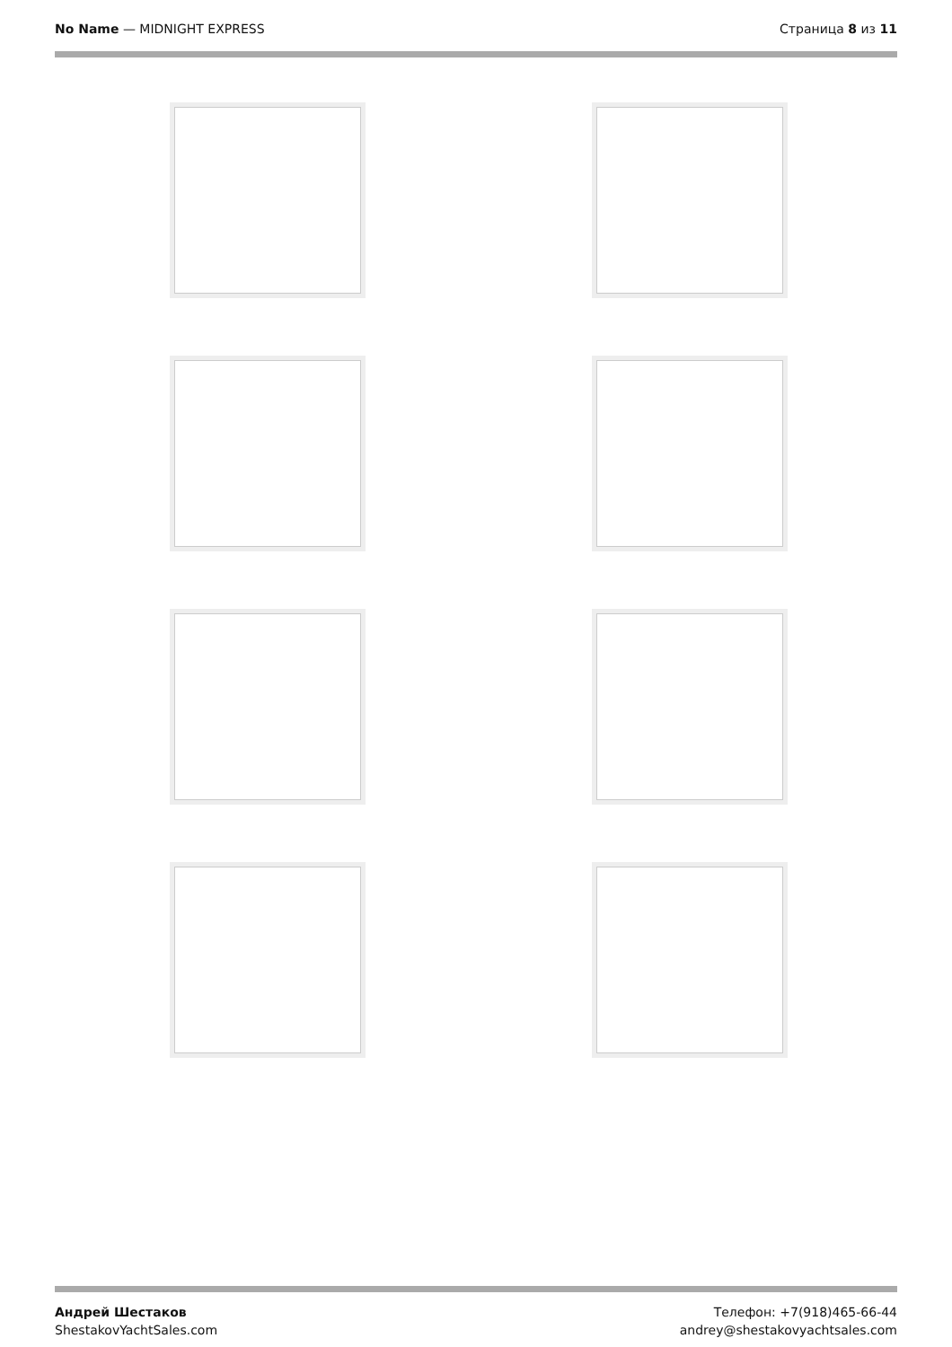No Name — MIDNIGHT EXPRESS Страница 8 из 11
Андрей Шестаков
ShestakovYachtSales.com
Телефон: +7(918)465-66-44
andrey@shestakovyachtsales.com